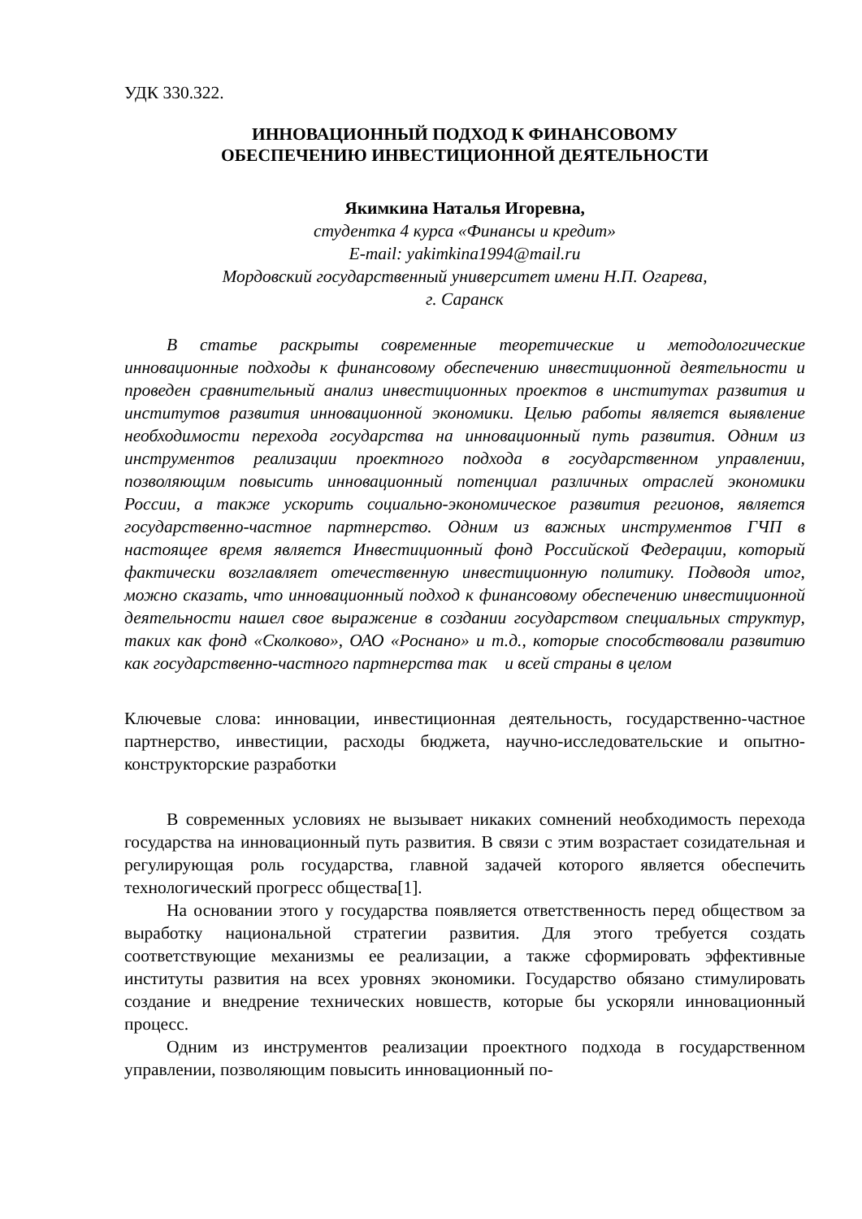УДК 330.322.
ИННОВАЦИОННЫЙ ПОДХОД К ФИНАНСОВОМУ
ОБЕСПЕЧЕНИЮ ИНВЕСТИЦИОННОЙ ДЕЯТЕЛЬНОСТИ
Якимкина Наталья Игоревна,
студентка 4 курса «Финансы и кредит»
E-mail: yakimkina1994@mail.ru
Мордовский государственный университет имени Н.П. Огарева,
г. Саранск
В статье раскрыты современные теоретические и методологические инновационные подходы к финансовому обеспечению инвестиционной деятельности и проведен сравнительный анализ инвестиционных проектов в институтах развития и институтов развития инновационной экономики. Целью работы является выявление необходимости перехода государства на инновационный путь развития. Одним из инструментов реализации проектного подхода в государственном управлении, позволяющим повысить инновационный потенциал различных отраслей экономики России, а также ускорить социально-экономическое развития регионов, является государственно-частное партнерство. Одним из важных инструментов ГЧП в настоящее время является Инвестиционный фонд Российской Федерации, который фактически возглавляет отечественную инвестиционную политику. Подводя итог, можно сказать, что инновационный подход к финансовому обеспечению инвестиционной деятельности нашел свое выражение в создании государством специальных структур, таких как фонд «Сколково», ОАО «Роснано» и т.д., которые способствовали развитию как государственно-частного партнерства так и всей страны в целом
Ключевые слова: инновации, инвестиционная деятельность, государственно-частное партнерство, инвестиции, расходы бюджета, научно-исследовательские и опытно- конструкторские разработки
В современных условиях не вызывает никаких сомнений необходимость перехода государства на инновационный путь развития. В связи с этим возрастает созидательная и регулирующая роль государства, главной задачей которого является обеспечить технологический прогресс общества[1].
На основании этого у государства появляется ответственность перед обществом за выработку национальной стратегии развития. Для этого требуется создать соответствующие механизмы ее реализации, а также сформировать эффективные институты развития на всех уровнях экономики. Государство обязано стимулировать создание и внедрение технических новшеств, которые бы ускоряли инновационный процесс.
Одним из инструментов реализации проектного подхода в государственном управлении, позволяющим повысить инновационный по-